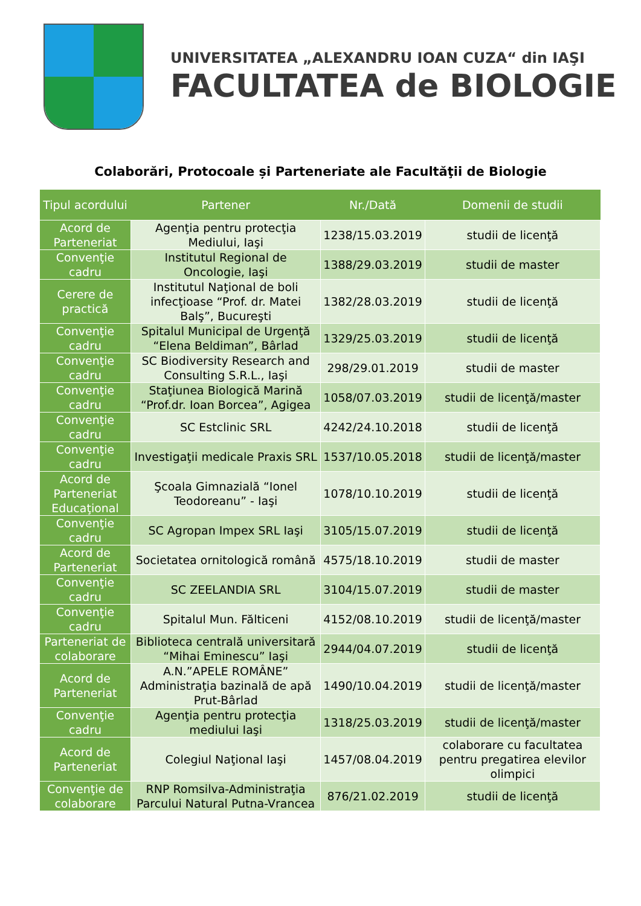UNIVERSITATEA „ALEXANDRU IOAN CUZA“ din IAŞI
FACULTATEA de BIOLOGIE
Colaborări, Protocoale și Parteneriate ale Facultăţii de Biologie
| Tipul acordului | Partener | Nr./Dată | Domenii de studii |
| --- | --- | --- | --- |
| Acord de Parteneriat | Agenţia pentru protecţia Mediului, Iaşi | 1238/15.03.2019 | studii de licenţă |
| Convenţie cadru | Institutul Regional de Oncologie, Iaşi | 1388/29.03.2019 | studii de master |
| Cerere de practică | Institutul Naţional de boli infecţioase “Prof. dr. Matei Balş”, Bucureşti | 1382/28.03.2019 | studii de licenţă |
| Convenţie cadru | Spitalul Municipal de Urgenţă “Elena Beldiman”, Bârlad | 1329/25.03.2019 | studii de licenţă |
| Convenţie cadru | SC Biodiversity Research and Consulting S.R.L., Iaşi | 298/29.01.2019 | studii de master |
| Convenţie cadru | Staţiunea Biologică Marină “Prof.dr. Ioan Borcea”, Agigea | 1058/07.03.2019 | studii de licenţă/master |
| Convenţie cadru | SC Estclinic SRL | 4242/24.10.2018 | studii de licenţă |
| Convenţie cadru | Investigaţii medicale Praxis SRL | 1537/10.05.2018 | studii de licenţă/master |
| Acord de Parteneriat Educaţional | Şcoala Gimnazială “Ionel Teodoreanu” - Iaşi | 1078/10.10.2019 | studii de licenţă |
| Convenţie cadru | SC Agropan Impex SRL Iaşi | 3105/15.07.2019 | studii de licenţă |
| Acord de Parteneriat | Societatea ornitologică română | 4575/18.10.2019 | studii de master |
| Convenţie cadru | SC ZEELANDIA SRL | 3104/15.07.2019 | studii de master |
| Convenţie cadru | Spitalul Mun. Fălticeni | 4152/08.10.2019 | studii de licenţă/master |
| Parteneriat de colaborare | Biblioteca centrală universitară “Mihai Eminescu” Iaşi | 2944/04.07.2019 | studii de licenţă |
| Acord de Parteneriat | A.N.”APELE ROMÂNE” Administraţia bazinală de apă Prut-Bârlad | 1490/10.04.2019 | studii de licenţă/master |
| Convenţie cadru | Agenţia pentru protecţia mediului Iaşi | 1318/25.03.2019 | studii de licenţă/master |
| Acord de Parteneriat | Colegiul Naţional Iaşi | 1457/08.04.2019 | colaborare cu facultatea pentru pregatirea elevilor olimpici |
| Convenţie de colaborare | RNP Romsilva-Administraţia Parcului Natural Putna-Vrancea | 876/21.02.2019 | studii de licenţă |